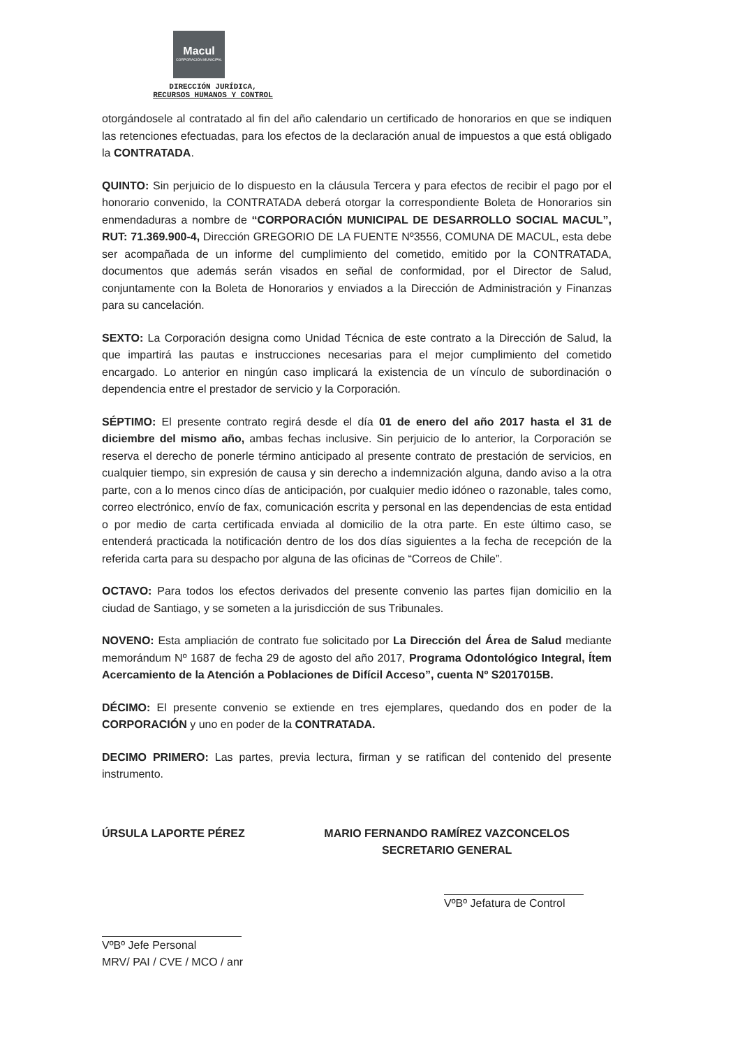Macul
CORPORACIÓN MUNICIPAL
DIRECCIÓN JURÍDICA,
RECURSOS HUMANOS Y CONTROL
otorgándosele al contratado al fin del año calendario un certificado de honorarios en que se indiquen las retenciones efectuadas, para los efectos de la declaración anual de impuestos a que está obligado la CONTRATADA.
QUINTO: Sin perjuicio de lo dispuesto en la cláusula Tercera y para efectos de recibir el pago por el honorario convenido, la CONTRATADA deberá otorgar la correspondiente Boleta de Honorarios sin enmendaduras a nombre de “CORPORACIÓN MUNICIPAL DE DESARROLLO SOCIAL MACUL”, RUT: 71.369.900-4, Dirección GREGORIO DE LA FUENTE Nº3556, COMUNA DE MACUL, esta debe ser acompañada de un informe del cumplimiento del cometido, emitido por la CONTRATADA, documentos que además serán visados en señal de conformidad, por el Director de Salud, conjuntamente con la Boleta de Honorarios y enviados a la Dirección de Administración y Finanzas para su cancelación.
SEXTO: La Corporación designa como Unidad Técnica de este contrato a la Dirección de Salud, la que impartirá las pautas e instrucciones necesarias para el mejor cumplimiento del cometido encargado. Lo anterior en ningún caso implicará la existencia de un vínculo de subordinación o dependencia entre el prestador de servicio y la Corporación.
SÉPTIMO: El presente contrato regirá desde el día 01 de enero del año 2017 hasta el 31 de diciembre del mismo año, ambas fechas inclusive. Sin perjuicio de lo anterior, la Corporación se reserva el derecho de ponerle término anticipado al presente contrato de prestación de servicios, en cualquier tiempo, sin expresión de causa y sin derecho a indemnización alguna, dando aviso a la otra parte, con a lo menos cinco días de anticipación, por cualquier medio idóneo o razonable, tales como, correo electrónico, envío de fax, comunicación escrita y personal en las dependencias de esta entidad o por medio de carta certificada enviada al domicilio de la otra parte. En este último caso, se entenderá practicada la notificación dentro de los dos días siguientes a la fecha de recepción de la referida carta para su despacho por alguna de las oficinas de “Correos de Chile”.
OCTAVO: Para todos los efectos derivados del presente convenio las partes fijan domicilio en la ciudad de Santiago, y se someten a la jurisdicción de sus Tribunales.
NOVENO: Esta ampliación de contrato fue solicitado por La Dirección del Área de Salud mediante memorándum Nº 1687 de fecha 29 de agosto del año 2017, Programa Odontológico Integral, Ítem Acercamiento de la Atención a Poblaciones de Difícil Acceso”, cuenta Nº S2017015B.
DÉCIMO: El presente convenio se extiende en tres ejemplares, quedando dos en poder de la CORPORACIÓN y uno en poder de la CONTRATADA.
DECIMO PRIMERO: Las partes, previa lectura, firman y se ratifican del contenido del presente instrumento.
ÚRSULA LAPORTE PÉREZ MARIO FERNANDO RAMÍREZ VAZCONCELOS
SECRETARIO GENERAL
VºBº Jefe Personal
MRV/ PAI / CVE / MCO / anr
VºBº Jefatura de Control